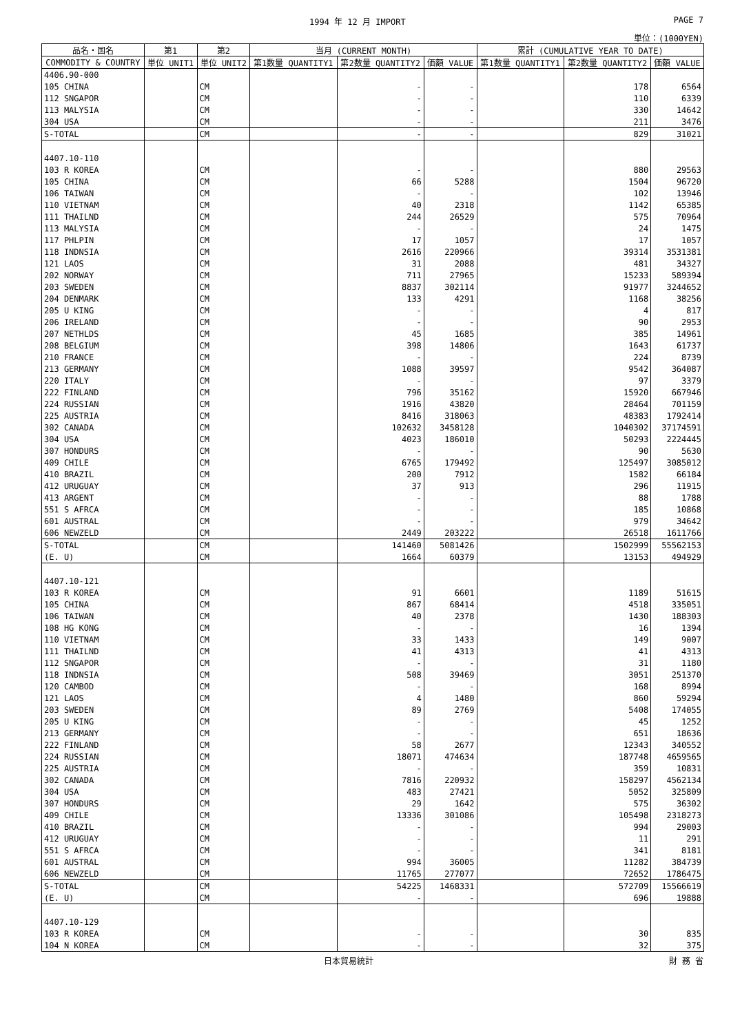1994 年 12 月 IMPORT PAGE 7
単位：(1000YEN)
| 品名・国名 | 第1 | 第2 | 当月 (CURRENT MONTH) | | | 累計 (CUMULATIVE YEAR TO DATE) | | |
| --- | --- | --- | --- | --- | --- | --- | --- | --- |
| COMMODITY & COUNTRY | 単位 UNIT1 | 単位 UNIT2 | 第1数量 QUANTITY1 | 第2数量 QUANTITY2 | 価額 VALUE | 第1数量 QUANTITY1 | 第2数量 QUANTITY2 | 価額 VALUE |
| 4406.90-000 | | | | | | | | |
| 105 CHINA | | CM | | - | - | | 178 | 6564 |
| 112 SNGAPOR | | CM | | - | - | | 110 | 6339 |
| 113 MALYSIA | | CM | | - | - | | 330 | 14642 |
| 304 USA | | CM | | - | - | | 211 | 3476 |
| S-TOTAL | | CM | | - | - | | 829 | 31021 |
| 4407.10-110 | | | | | | | | |
| 103 R KOREA | | CM | | - | - | | 880 | 29563 |
| 105 CHINA | | CM | | 66 | 5288 | | 1504 | 96720 |
| 106 TAIWAN | | CM | | - | - | | 102 | 13946 |
| 110 VIETNAM | | CM | | 40 | 2318 | | 1142 | 65385 |
| 111 THAILND | | CM | | 244 | 26529 | | 575 | 70964 |
| 113 MALYSIA | | CM | | - | - | | 24 | 1475 |
| 117 PHLPIN | | CM | | 17 | 1057 | | 17 | 1057 |
| 118 INDNSIA | | CM | | 2616 | 220966 | | 39314 | 3531381 |
| 121 LAOS | | CM | | 31 | 2088 | | 481 | 34327 |
| 202 NORWAY | | CM | | 711 | 27965 | | 15233 | 589394 |
| 203 SWEDEN | | CM | | 8837 | 302114 | | 91977 | 3244652 |
| 204 DENMARK | | CM | | 133 | 4291 | | 1168 | 38256 |
| 205 U KING | | CM | | - | - | | 4 | 817 |
| 206 IRELAND | | CM | | - | - | | 90 | 2953 |
| 207 NETHLDS | | CM | | 45 | 1685 | | 385 | 14961 |
| 208 BELGIUM | | CM | | 398 | 14806 | | 1643 | 61737 |
| 210 FRANCE | | CM | | - | - | | 224 | 8739 |
| 213 GERMANY | | CM | | 1088 | 39597 | | 9542 | 364087 |
| 220 ITALY | | CM | | - | - | | 97 | 3379 |
| 222 FINLAND | | CM | | 796 | 35162 | | 15920 | 667946 |
| 224 RUSSIAN | | CM | | 1916 | 43820 | | 28464 | 701159 |
| 225 AUSTRIA | | CM | | 8416 | 318063 | | 48383 | 1792414 |
| 302 CANADA | | CM | | 102632 | 3458128 | | 1040302 | 37174591 |
| 304 USA | | CM | | 4023 | 186010 | | 50293 | 2224445 |
| 307 HONDURS | | CM | | - | - | | 90 | 5630 |
| 409 CHILE | | CM | | 6765 | 179492 | | 125497 | 3085012 |
| 410 BRAZIL | | CM | | 200 | 7912 | | 1582 | 66184 |
| 412 URUGUAY | | CM | | 37 | 913 | | 296 | 11915 |
| 413 ARGENT | | CM | | - | - | | 88 | 1788 |
| 551 S AFRCA | | CM | | - | - | | 185 | 10868 |
| 601 AUSTRAL | | CM | | - | - | | 979 | 34642 |
| 606 NEWZELD | | CM | | 2449 | 203222 | | 26518 | 1611766 |
| S-TOTAL | | CM | | 141460 | 5081426 | | 1502999 | 55562153 |
| (E. U) | | CM | | 1664 | 60379 | | 13153 | 494929 |
| 4407.10-121 | | | | | | | | |
| 103 R KOREA | | CM | | 91 | 6601 | | 1189 | 51615 |
| 105 CHINA | | CM | | 867 | 68414 | | 4518 | 335051 |
| 106 TAIWAN | | CM | | 40 | 2378 | | 1430 | 188303 |
| 108 HG KONG | | CM | | - | - | | 16 | 1394 |
| 110 VIETNAM | | CM | | 33 | 1433 | | 149 | 9007 |
| 111 THAILND | | CM | | 41 | 4313 | | 41 | 4313 |
| 112 SNGAPOR | | CM | | - | - | | 31 | 1180 |
| 118 INDNSIA | | CM | | 508 | 39469 | | 3051 | 251370 |
| 120 CAMBOD | | CM | | - | - | | 168 | 8994 |
| 121 LAOS | | CM | | 4 | 1480 | | 860 | 59294 |
| 203 SWEDEN | | CM | | 89 | 2769 | | 5408 | 174055 |
| 205 U KING | | CM | | - | - | | 45 | 1252 |
| 213 GERMANY | | CM | | - | - | | 651 | 18636 |
| 222 FINLAND | | CM | | 58 | 2677 | | 12343 | 340552 |
| 224 RUSSIAN | | CM | | 18071 | 474634 | | 187748 | 4659565 |
| 225 AUSTRIA | | CM | | - | - | | 359 | 10831 |
| 302 CANADA | | CM | | 7816 | 220932 | | 158297 | 4562134 |
| 304 USA | | CM | | 483 | 27421 | | 5052 | 325809 |
| 307 HONDURS | | CM | | 29 | 1642 | | 575 | 36302 |
| 409 CHILE | | CM | | 13336 | 301086 | | 105498 | 2318273 |
| 410 BRAZIL | | CM | | - | - | | 994 | 29003 |
| 412 URUGUAY | | CM | | - | - | | 11 | 291 |
| 551 S AFRCA | | CM | | - | - | | 341 | 8181 |
| 601 AUSTRAL | | CM | | 994 | 36005 | | 11282 | 384739 |
| 606 NEWZELD | | CM | | 11765 | 277077 | | 72652 | 1786475 |
| S-TOTAL | | CM | | 54225 | 1468331 | | 572709 | 15566619 |
| (E. U) | | CM | | - | - | | 696 | 19888 |
| 4407.10-129 | | | | | | | | |
| 103 R KOREA | | CM | | - | - | | 30 | 835 |
| 104 N KOREA | | CM | | - | - | | 32 | 375 |
日本貿易統計 財 務 省